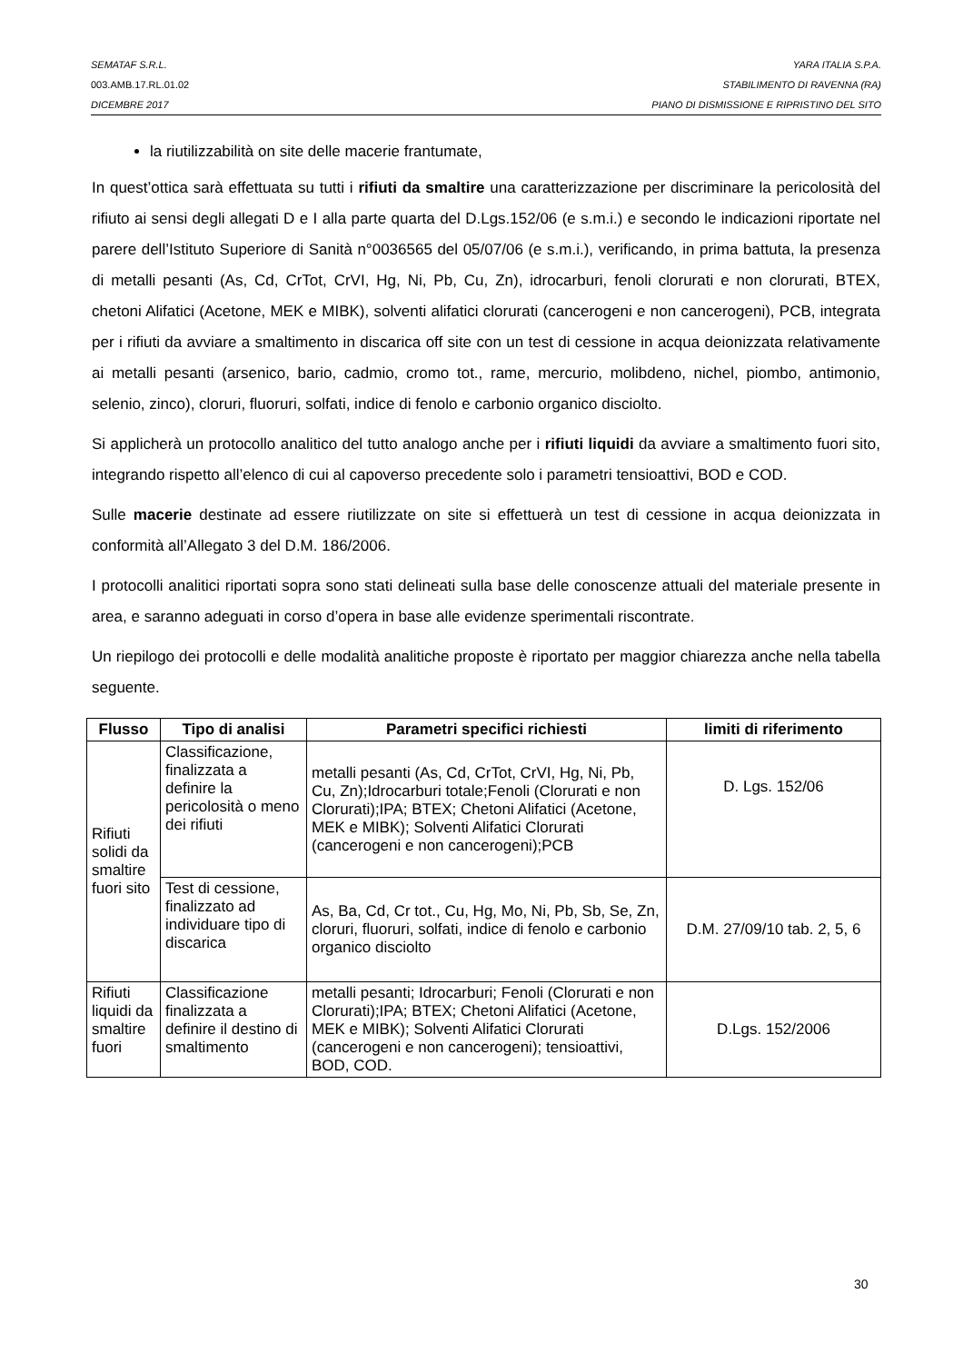SEMATAF S.R.L. YARA ITALIA S.P.A.
003.AMB.17.RL.01.02 STABILIMENTO DI RAVENNA (RA)
DICEMBRE 2017 PIANO DI DISMISSIONE E RIPRISTINO DEL SITO
la riutilizzabilità on site delle macerie frantumate,
In quest’ottica sarà effettuata su tutti i rifiuti da smaltire una caratterizzazione per discriminare la pericolosità del rifiuto ai sensi degli allegati D e I alla parte quarta del D.Lgs.152/06 (e s.m.i.) e secondo le indicazioni riportate nel parere dell’Istituto Superiore di Sanità n°0036565 del 05/07/06 (e s.m.i.), verificando, in prima battuta, la presenza di metalli pesanti (As, Cd, CrTot, CrVI, Hg, Ni, Pb, Cu, Zn), idrocarburi, fenoli clorurati e non clorurati, BTEX, chetoni Alifatici (Acetone, MEK e MIBK), solventi alifatici clorurati (cancerogeni e non cancerogeni), PCB, integrata per i rifiuti da avviare a smaltimento in discarica off site con un test di cessione in acqua deionizzata relativamente ai metalli pesanti (arsenico, bario, cadmio, cromo tot., rame, mercurio, molibdeno, nichel, piombo, antimonio, selenio, zinco), cloruri, fluoruri, solfati, indice di fenolo e carbonio organico disciolto.
Si applicherà un protocollo analitico del tutto analogo anche per i rifiuti liquidi da avviare a smaltimento fuori sito, integrando rispetto all’elenco di cui al capoverso precedente solo i parametri tensioattivi, BOD e COD.
Sulle macerie destinate ad essere riutilizzate on site si effettuerà un test di cessione in acqua deionizzata in conformità all’Allegato 3 del D.M. 186/2006.
I protocolli analitici riportati sopra sono stati delineati sulla base delle conoscenze attuali del materiale presente in area, e saranno adeguati in corso d’opera in base alle evidenze sperimentali riscontrate.
Un riepilogo dei protocolli e delle modalità analitiche proposte è riportato per maggior chiarezza anche nella tabella seguente.
| Flusso | Tipo di analisi | Parametri specifici richiesti | limiti di riferimento |
| --- | --- | --- | --- |
| Rifiuti solidi da smaltire fuori sito | Classificazione, finalizzata a definire la pericolosità o meno dei rifiuti | metalli pesanti (As, Cd, CrTot, CrVI, Hg, Ni, Pb, Cu, Zn);Idrocarburi totale;Fenoli (Clorurati e non Clorurati);IPA; BTEX; Chetoni Alifatici (Acetone, MEK e MIBK); Solventi Alifatici Clorurati (cancerogeni e non cancerogeni);PCB | D. Lgs. 152/06 |
| | Test di cessione, finalizzato ad individuare tipo di discarica | As, Ba, Cd, Cr tot., Cu, Hg, Mo, Ni, Pb, Sb, Se, Zn, cloruri, fluoruri, solfati, indice di fenolo e carbonio organico disciolto | D.M. 27/09/10 tab. 2, 5, 6 |
| Rifiuti liquidi da smaltire fuori | Classificazione finalizzata a definire il destino di smaltimento | metalli pesanti; Idrocarburi; Fenoli (Clorurati e non Clorurati);IPA; BTEX; Chetoni Alifatici (Acetone, MEK e MIBK); Solventi Alifatici Clorurati (cancerogeni e non cancerogeni); tensioattivi, BOD, COD. | D.Lgs. 152/2006 |
30